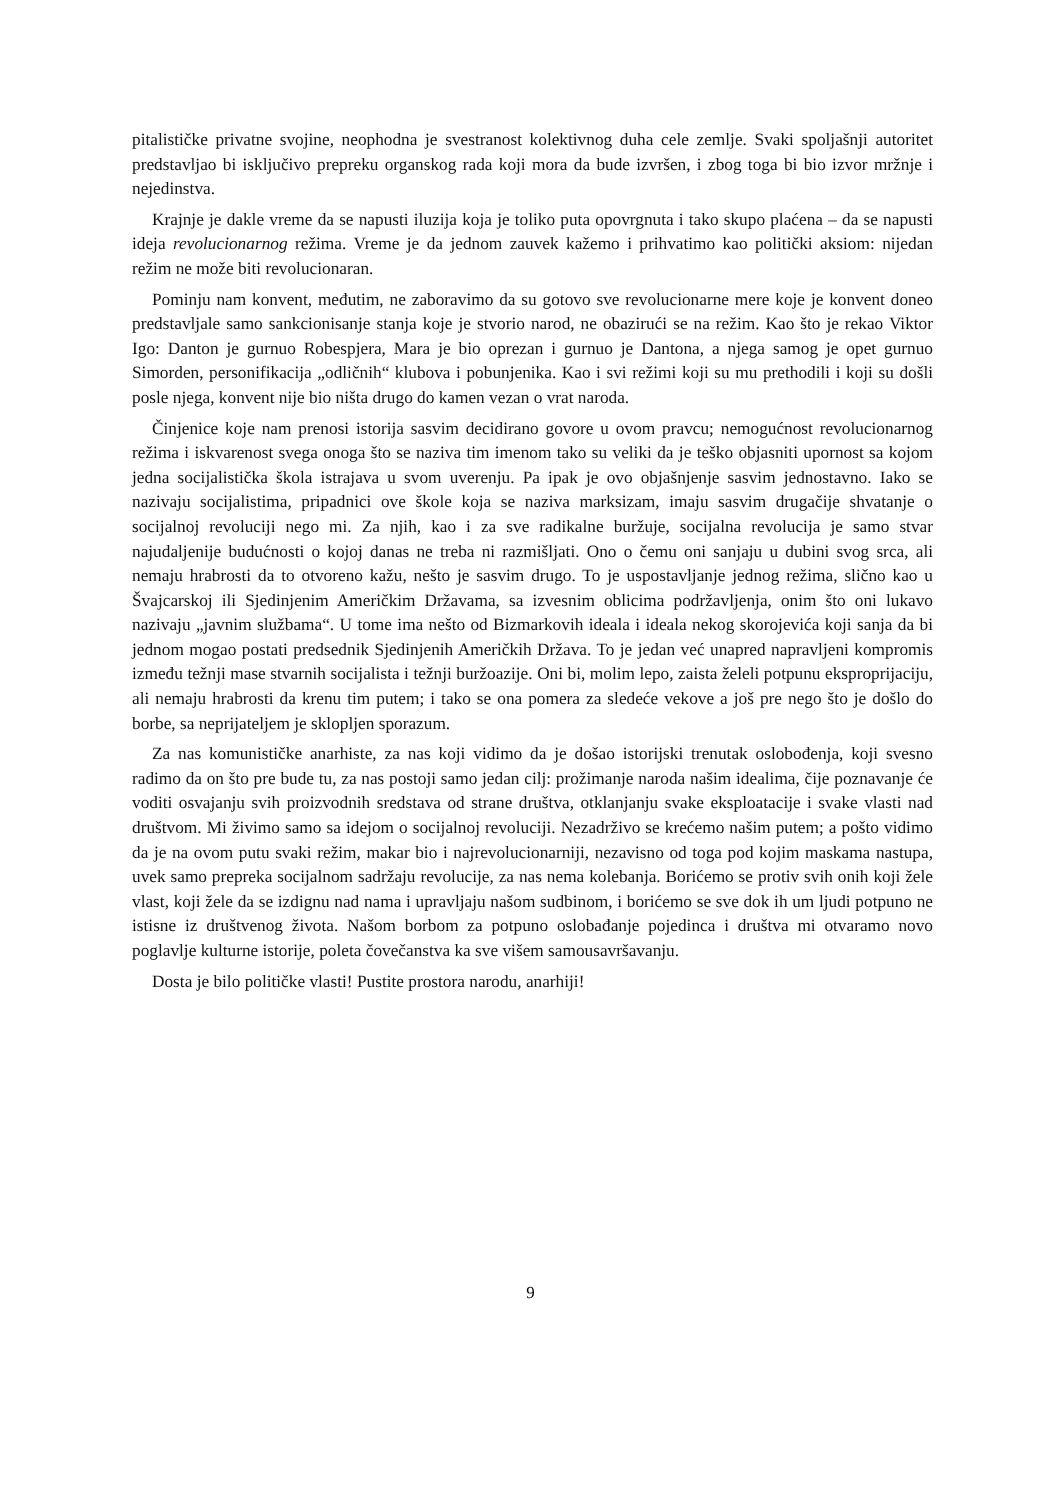pitalističke privatne svojine, neophodna je svestranost kolektivnog duha cele zemlje. Svaki spoljašnji autoritet predstavljao bi isključivo prepreku organskog rada koji mora da bude izvršen, i zbog toga bi bio izvor mržnje i nejedinstva.
Krajnje je dakle vreme da se napusti iluzija koja je toliko puta opovrgnuta i tako skupo plaćena – da se napusti ideja revolucionarnog režima. Vreme je da jednom zauvek kažemo i prihvatimo kao politički aksiom: nijedan režim ne može biti revolucionaran.
Pominju nam konvent, međutim, ne zaboravimo da su gotovo sve revolucionarne mere koje je konvent doneo predstavljale samo sankcionisanje stanja koje je stvorio narod, ne obazirući se na režim. Kao što je rekao Viktor Igo: Danton je gurnuo Robespjera, Mara je bio oprezan i gurnuo je Dantona, a njega samog je opet gurnuo Simorden, personifikacija „odličnih“ klubova i pobunjenika. Kao i svi režimi koji su mu prethodili i koji su došli posle njega, konvent nije bio ništa drugo do kamen vezan o vrat naroda.
Činjenice koje nam prenosi istorija sasvim decidirano govore u ovom pravcu; nemogućnost revolucionarnog režima i iskvarenost svega onoga što se naziva tim imenom tako su veliki da je teško objasniti upornost sa kojom jedna socijalistička škola istrajava u svom uverenju. Pa ipak je ovo objašnjenje sasvim jednostavno. Iako se nazivaju socijalistima, pripadnici ove škole koja se naziva marksizam, imaju sasvim drugačije shvatanje o socijalnoj revoluciji nego mi. Za njih, kao i za sve radikalne buržuje, socijalna revolucija je samo stvar najudaljenije budućnosti o kojoj danas ne treba ni razmišljati. Ono o čemu oni sanjaju u dubini svog srca, ali nemaju hrabrosti da to otvoreno kažu, nešto je sasvim drugo. To je uspostavljanje jednog režima, slično kao u Švajcarskoj ili Sjedinjenim Američkim Državama, sa izvesnim oblicima podržavljenja, onim što oni lukavo nazivaju „javnim službama“. U tome ima nešto od Bizmarkovih ideala i ideala nekog skorojevića koji sanja da bi jednom mogao postati predsednik Sjedinjenih Američkih Država. To je jedan već unapred napravljeni kompromis između težnji mase stvarnih socijalista i težnji buržoazije. Oni bi, molim lepo, zaista želeli potpunu eksproprijaciju, ali nemaju hrabrosti da krenu tim putem; i tako se ona pomera za sledeće vekove a još pre nego što je došlo do borbe, sa neprijateljem je sklopljen sporazum.
Za nas komunističke anarhiste, za nas koji vidimo da je došao istorijski trenutak oslobođenja, koji svesno radimo da on što pre bude tu, za nas postoji samo jedan cilj: prožimanje naroda našim idealima, čije poznavanje će voditi osvajanju svih proizvodnih sredstava od strane društva, otklanjanju svake eksploatacije i svake vlasti nad društvom. Mi živimo samo sa idejom o socijalnoj revoluciji. Nezadrživo se krećemo našim putem; a pošto vidimo da je na ovom putu svaki režim, makar bio i najrevolucionarniji, nezavisno od toga pod kojim maskama nastupa, uvek samo prepreka socijalnom sadržaju revolucije, za nas nema kolebanja. Borićemo se protiv svih onih koji žele vlast, koji žele da se izdignu nad nama i upravljaju našom sudbinom, i borićemo se sve dok ih um ljudi potpuno ne istisne iz društvenog života. Našom borbom za potpuno oslobađanje pojedinca i društva mi otvaramo novo poglavlje kulturne istorije, poleta čovečanstva ka sve višem samousavršavanju.
Dosta je bilo političke vlasti! Pustite prostora narodu, anarhiji!
9